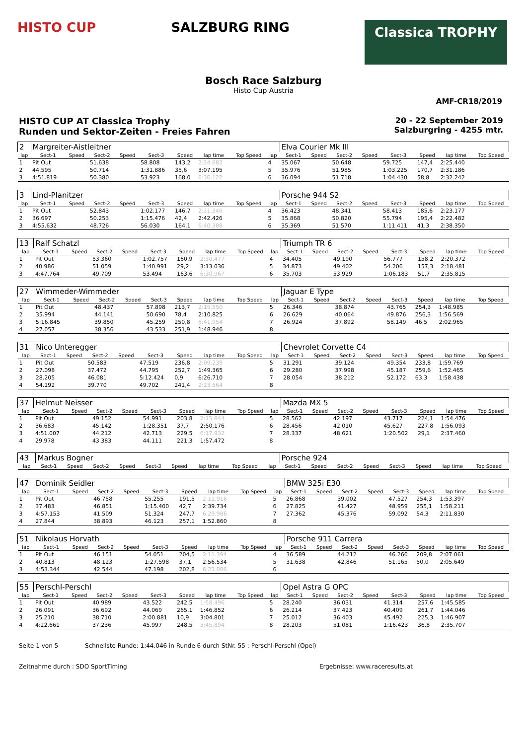HISTO CUP SALZBURG RING
Classica TROPHY
Bosch Race Salzburg
Histo Cup Austria
AMF-CR18/2019
HISTO CUP AT Classica Trophy
Runden und Sektor-Zeiten - Freies Fahren
20 - 22 September 2019
Salzburgring - 4255 mtr.
| 2 | Margreiter-Aistleitner | | | | | | | | | Elva Courier Mk III | | | | | | | |
| lap | Sect-1 | Speed | Sect-2 | Speed | Sect-3 | Speed | lap time | Top Speed | lap | Sect-1 | Speed | Sect-2 | Speed | Sect-3 | Speed | lap time | Top Speed |
| 1 | Pit Out | | 51.638 | | 58.808 | 143,2 | 2:24.682 | | 4 | 35.067 | | 50.648 | | 59.725 | 147,4 | 2:25.440 | |
| 2 | 44.595 | | 50.714 | | 1:31.886 | 35,6 | 3:07.195 | | 5 | 35.976 | | 51.985 | | 1:03.225 | 170,7 | 2:31.186 | |
| 3 | 4:51.819 | | 50.380 | | 53.923 | 168,0 | 6:36.122 | | 6 | 36.094 | | 51.718 | | 1:04.430 | 58,8 | 2:32.242 | |
| 3 | Lind-Planitzer | | | | | | | | | Porsche 944 S2 | | | | | | | |
| lap | Sect-1 | Speed | Sect-2 | Speed | Sect-3 | Speed | lap time | Top Speed | lap | Sect-1 | Speed | Sect-2 | Speed | Sect-3 | Speed | lap time | Top Speed |
| 1 | Pit Out | | 52.843 | | 1:02.177 | 146,7 | 2:31.346 | | 4 | 36.423 | | 48.341 | | 58.413 | 185,6 | 2:23.177 | |
| 2 | 36.697 | | 50.253 | | 1:15.476 | 42,4 | 2:42.426 | | 5 | 35.868 | | 50.820 | | 55.794 | 195,4 | 2:22.482 | |
| 3 | 4:55.632 | | 48.726 | | 56.030 | 164,1 | 6:40.388 | | 6 | 35.369 | | 51.570 | | 1:11.411 | 41,3 | 2:38.350 | |
| 13 | Ralf Schatzl | | | | | | | | | Triumph TR 6 | | | | | | | |
| lap | Sect-1 | Speed | Sect-2 | Speed | Sect-3 | Speed | lap time | Top Speed | lap | Sect-1 | Speed | Sect-2 | Speed | Sect-3 | Speed | lap time | Top Speed |
| 1 | Pit Out | | 53.360 | | 1:02.757 | 160,9 | 2:30.477 | | 4 | 34.405 | | 49.190 | | 56.777 | 158,2 | 2:20.372 | |
| 2 | 40.986 | | 51.059 | | 1:40.991 | 29,2 | 3:13.036 | | 5 | 34.873 | | 49.402 | | 54.206 | 157,3 | 2:18.481 | |
| 3 | 4:47.764 | | 49.709 | | 53.494 | 163,6 | 6:30.967 | | 6 | 35.703 | | 53.929 | | 1:06.183 | 51,7 | 2:35.815 | |
| 27 | Wimmeder-Wimmeder | | | | | | | | | Jaguar E Type | | | | | | | |
| lap | Sect-1 | Speed | Sect-2 | Speed | Sect-3 | Speed | lap time | Top Speed | lap | Sect-1 | Speed | Sect-2 | Speed | Sect-3 | Speed | lap time | Top Speed |
| 1 | Pit Out | | 48.437 | | 57.898 | 213,7 | 2:19.550 | | 5 | 26.346 | | 38.874 | | 43.765 | 254,3 | 1:48.985 | |
| 2 | 35.994 | | 44.141 | | 50.690 | 78,4 | 2:10.825 | | 6 | 26.629 | | 40.064 | | 49.876 | 256,3 | 1:56.569 | |
| 3 | 5:16.845 | | 39.850 | | 45.259 | 250,8 | 6:41.954 | | 7 | 26.924 | | 37.892 | | 58.149 | 46,5 | 2:02.965 | |
| 4 | 27.057 | | 38.356 | | 43.533 | 251,9 | 1:48.946 | | 8 | | | | | | | | |
| 31 | Nico Unteregger | | | | | | | | | Chevrolet Corvette C4 | | | | | | | |
| lap | Sect-1 | Speed | Sect-2 | Speed | Sect-3 | Speed | lap time | Top Speed | lap | Sect-1 | Speed | Sect-2 | Speed | Sect-3 | Speed | lap time | Top Speed |
| 1 | Pit Out | | 50.583 | | 47.519 | 236,8 | 2:09.239 | | 5 | 31.291 | | 39.124 | | 49.354 | 233,8 | 1:59.769 | |
| 2 | 27.098 | | 37.472 | | 44.795 | 252,7 | 1:49.365 | | 6 | 29.280 | | 37.998 | | 45.187 | 259,6 | 1:52.465 | |
| 3 | 28.205 | | 46.081 | | 5:12.424 | 0,9 | 6:26.710 | | 7 | 28.054 | | 38.212 | | 52.172 | 63,3 | 1:58.438 | |
| 4 | 54.192 | | 39.770 | | 49.702 | 241,4 | 2:23.664 | | 8 | | | | | | | | |
| 37 | Helmut Neisser | | | | | | | | | Mazda MX 5 | | | | | | | |
| lap | Sect-1 | Speed | Sect-2 | Speed | Sect-3 | Speed | lap time | Top Speed | lap | Sect-1 | Speed | Sect-2 | Speed | Sect-3 | Speed | lap time | Top Speed |
| 1 | Pit Out | | 49.152 | | 54.991 | 203,8 | 2:15.844 | | 5 | 28.562 | | 42.197 | | 43.717 | 224,1 | 1:54.476 | |
| 2 | 36.683 | | 45.142 | | 1:28.351 | 37,7 | 2:50.176 | | 6 | 28.456 | | 42.010 | | 45.627 | 227,8 | 1:56.093 | |
| 3 | 4:51.007 | | 44.212 | | 42.713 | 229,5 | 6:17.932 | | 7 | 28.337 | | 48.621 | | 1:20.502 | 29,1 | 2:37.460 | |
| 4 | 29.978 | | 43.383 | | 44.111 | 221,3 | 1:57.472 | | 8 | | | | | | | | |
| 43 | Markus Bogner | | | | | | | | | Porsche 924 | | | | | | | |
| lap | Sect-1 | Speed | Sect-2 | Speed | Sect-3 | Speed | lap time | Top Speed | lap | Sect-1 | Speed | Sect-2 | Speed | Sect-3 | Speed | lap time | Top Speed |
| 47 | Dominik Seidler | | | | | | | | | BMW 325i E30 | | | | | | | |
| lap | Sect-1 | Speed | Sect-2 | Speed | Sect-3 | Speed | lap time | Top Speed | lap | Sect-1 | Speed | Sect-2 | Speed | Sect-3 | Speed | lap time | Top Speed |
| 1 | Pit Out | | 46.758 | | 55.255 | 191,5 | 2:11.916 | | 5 | 26.868 | | 39.002 | | 47.527 | 254,3 | 1:53.397 | |
| 2 | 37.483 | | 46.851 | | 1:15.400 | 42,7 | 2:39.734 | | 6 | 27.825 | | 41.427 | | 48.959 | 255,1 | 1:58.211 | |
| 3 | 4:57.153 | | 41.509 | | 51.324 | 247,7 | 6:29.986 | | 7 | 27.362 | | 45.376 | | 59.092 | 54,3 | 2:11.830 | |
| 4 | 27.844 | | 38.893 | | 46.123 | 257,1 | 1:52.860 | | 8 | | | | | | | | |
| 51 | Nikolaus Horvath | | | | | | | | | Porsche 911 Carrera | | | | | | | |
| lap | Sect-1 | Speed | Sect-2 | Speed | Sect-3 | Speed | lap time | Top Speed | lap | Sect-1 | Speed | Sect-2 | Speed | Sect-3 | Speed | lap time | Top Speed |
| 1 | Pit Out | | 46.151 | | 54.051 | 204,5 | 2:11.394 | | 4 | 36.589 | | 44.212 | | 46.260 | 209,8 | 2:07.061 | |
| 2 | 40.813 | | 48.123 | | 1:27.598 | 37,1 | 2:56.534 | | 5 | 31.638 | | 42.846 | | 51.165 | 50,0 | 2:05.649 | |
| 3 | 4:53.344 | | 42.544 | | 47.198 | 202,8 | 6:23.086 | | 6 | | | | | | | | |
| 55 | Perschl-Perschl | | | | | | | | | Opel Astra G OPC | | | | | | | |
| lap | Sect-1 | Speed | Sect-2 | Speed | Sect-3 | Speed | lap time | Top Speed | lap | Sect-1 | Speed | Sect-2 | Speed | Sect-3 | Speed | lap time | Top Speed |
| 1 | Pit Out | | 40.989 | | 43.522 | 242,5 | 1:58.496 | | 5 | 28.240 | | 36.031 | | 41.314 | 257,6 | 1:45.585 | |
| 2 | 26.091 | | 36.692 | | 44.069 | 265,1 | 1:46.852 | | 6 | 26.214 | | 37.423 | | 40.409 | 261,7 | 1:44.046 | |
| 3 | 25.210 | | 38.710 | | 2:00.881 | 10,9 | 3:04.801 | | 7 | 25.012 | | 36.403 | | 45.492 | 225,3 | 1:46.907 | |
| 4 | 4:22.661 | | 37.236 | | 45.997 | 248,5 | 5:45.894 | | 8 | 28.203 | | 51.081 | | 1:16.423 | 36,8 | 2:35.707 | |
Seite 1 von 5 Schnellste Runde: 1:44.046 in Runde 6 durch StNr. 55 : Perschl-Perschl (Opel)
Zeitnahme durch : SDO SportTiming Ergebnisse: www.raceresults.at